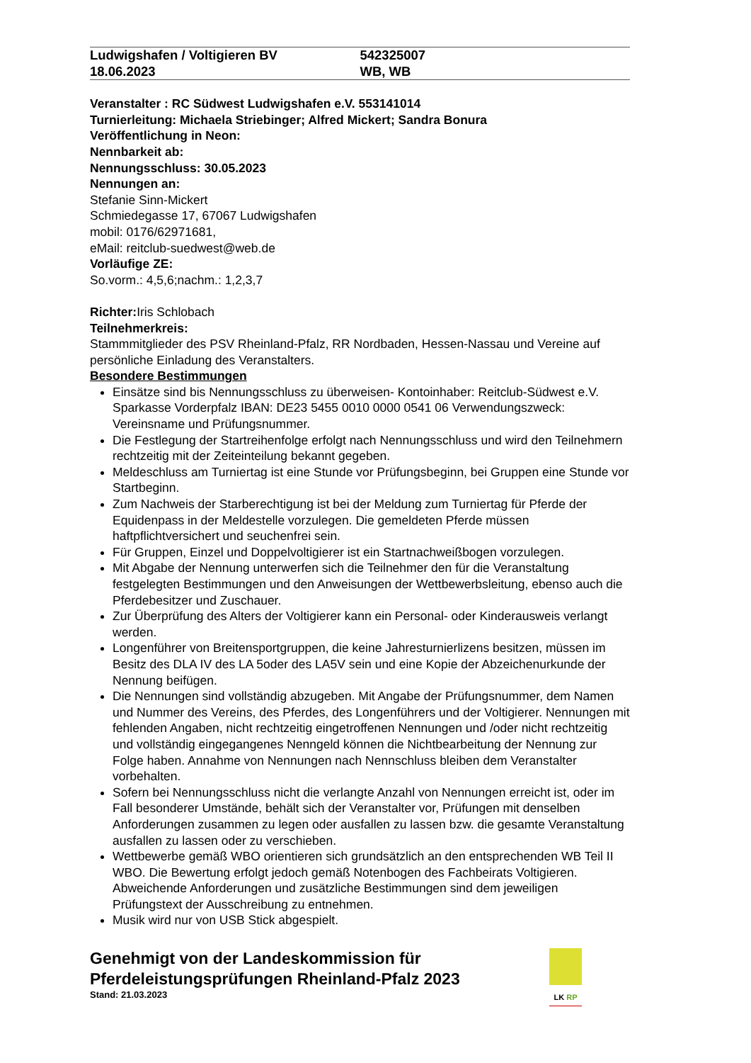Ludwigshafen / Voltigieren BV
18.06.2023
542325007
WB, WB
Veranstalter : RC Südwest Ludwigshafen e.V. 553141014
Turnierleitung: Michaela Striebinger; Alfred Mickert; Sandra Bonura
Veröffentlichung in Neon:
Nennbarkeit ab:
Nennungsschluss: 30.05.2023
Nennungen an:
Stefanie Sinn-Mickert
Schmiedegasse 17, 67067 Ludwigshafen
mobil: 0176/62971681,
eMail: reitclub-suedwest@web.de
Vorläufige ZE:
So.vorm.: 4,5,6;nachm.: 1,2,3,7
Richter: Iris Schlobach
Teilnehmerkreis:
Stammmitglieder des PSV Rheinland-Pfalz, RR Nordbaden, Hessen-Nassau und Vereine auf persönliche Einladung des Veranstalters.
Besondere Bestimmungen
Einsätze sind bis Nennungsschluss zu überweisen- Kontoinhaber: Reitclub-Südwest e.V. Sparkasse Vorderpfalz IBAN: DE23 5455 0010 0000 0541 06 Verwendungszweck: Vereinsname und Prüfungsnummer.
Die Festlegung der Startreihenfolge erfolgt nach Nennungsschluss und wird den Teilnehmern rechtzeitig mit der Zeiteinteilung bekannt gegeben.
Meldeschluss am Turniertag ist eine Stunde vor Prüfungsbeginn, bei Gruppen eine Stunde vor Startbeginn.
Zum Nachweis der Starberechtigung ist bei der Meldung zum Turniertag für Pferde der Equidenpass in der Meldestelle vorzulegen. Die gemeldeten Pferde müssen haftpflichtversichert und seuchenfrei sein.
Für Gruppen, Einzel und Doppelvoltigierer ist ein Startnachweißbogen vorzulegen.
Mit Abgabe der Nennung unterwerfen sich die Teilnehmer den für die Veranstaltung festgelegten Bestimmungen und den Anweisungen der Wettbewerbsleitung, ebenso auch die Pferdebesitzer und Zuschauer.
Zur Überprüfung des Alters der Voltigierer kann ein Personal- oder Kinderausweis verlangt werden.
Longenführer von Breitensportgruppen, die keine Jahresturnierlizens besitzen, müssen im Besitz des DLA IV des LA 5oder des LA5V sein und eine Kopie der Abzeichenurkunde der Nennung beifügen.
Die Nennungen sind vollständig abzugeben. Mit Angabe der Prüfungsnummer, dem Namen und Nummer des Vereins, des Pferdes, des Longenführers und der Voltigierer. Nennungen mit fehlenden Angaben, nicht rechtzeitig eingetroffenen Nennungen und /oder nicht rechtzeitig und vollständig eingegangenes Nenngeld können die Nichtbearbeitung der Nennung zur Folge haben. Annahme von Nennungen nach Nennschluss bleiben dem Veranstalter vorbehalten.
Sofern bei Nennungsschluss nicht die verlangte Anzahl von Nennungen erreicht ist, oder im Fall besonderer Umstände, behält sich der Veranstalter vor, Prüfungen mit denselben Anforderungen zusammen zu legen oder ausfallen zu lassen bzw. die gesamte Veranstaltung ausfallen zu lassen oder zu verschieben.
Wettbewerbe gemäß WBO orientieren sich grundsätzlich an den entsprechenden WB Teil II WBO. Die Bewertung erfolgt jedoch gemäß Notenbogen des Fachbeirats Voltigieren. Abweichende Anforderungen und zusätzliche Bestimmungen sind dem jeweiligen Prüfungstext der Ausschreibung zu entnehmen.
Musik wird nur von USB Stick abgespielt.
Genehmigt von der Landeskommission für
Pferdeleistungsprüfungen Rheinland-Pfalz 2023
Stand: 21.03.2023
LK RP